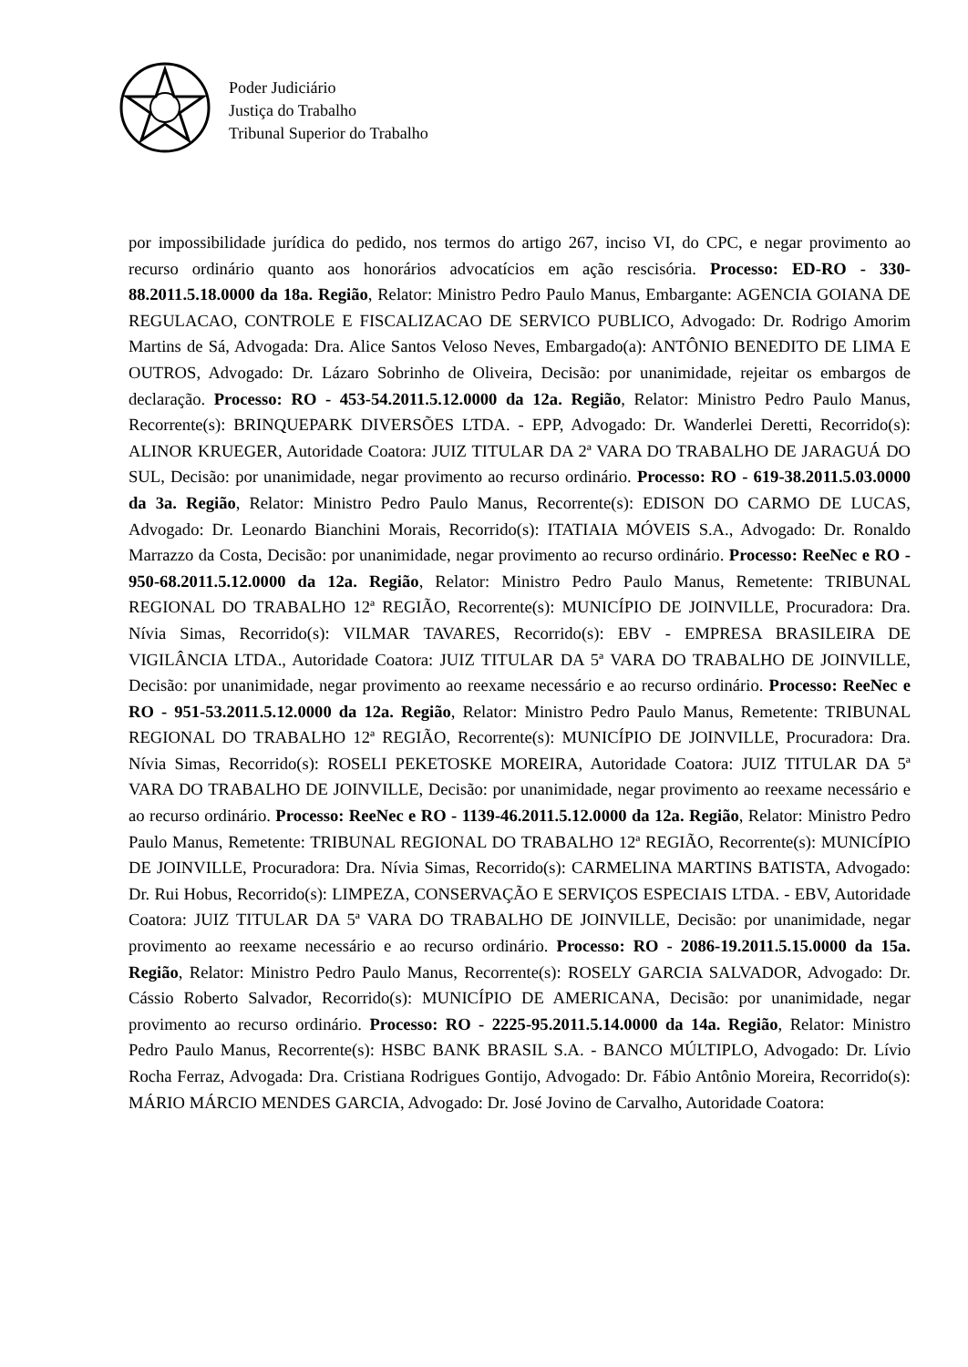Poder Judiciário
Justiça do Trabalho
Tribunal Superior do Trabalho
por impossibilidade jurídica do pedido, nos termos do artigo 267, inciso VI, do CPC, e negar provimento ao recurso ordinário quanto aos honorários advocatícios em ação rescisória. Processo: ED-RO - 330-88.2011.5.18.0000 da 18a. Região, Relator: Ministro Pedro Paulo Manus, Embargante: AGENCIA GOIANA DE REGULACAO, CONTROLE E FISCALIZACAO DE SERVICO PUBLICO, Advogado: Dr. Rodrigo Amorim Martins de Sá, Advogada: Dra. Alice Santos Veloso Neves, Embargado(a): ANTÔNIO BENEDITO DE LIMA E OUTROS, Advogado: Dr. Lázaro Sobrinho de Oliveira, Decisão: por unanimidade, rejeitar os embargos de declaração. Processo: RO - 453-54.2011.5.12.0000 da 12a. Região, Relator: Ministro Pedro Paulo Manus, Recorrente(s): BRINQUEPARK DIVERSÕES LTDA. - EPP, Advogado: Dr. Wanderlei Deretti, Recorrido(s): ALINOR KRUEGER, Autoridade Coatora: JUIZ TITULAR DA 2ª VARA DO TRABALHO DE JARAGUÁ DO SUL, Decisão: por unanimidade, negar provimento ao recurso ordinário. Processo: RO - 619-38.2011.5.03.0000 da 3a. Região, Relator: Ministro Pedro Paulo Manus, Recorrente(s): EDISON DO CARMO DE LUCAS, Advogado: Dr. Leonardo Bianchini Morais, Recorrido(s): ITATIAIA MÓVEIS S.A., Advogado: Dr. Ronaldo Marrazzo da Costa, Decisão: por unanimidade, negar provimento ao recurso ordinário. Processo: ReeNec e RO - 950-68.2011.5.12.0000 da 12a. Região, Relator: Ministro Pedro Paulo Manus, Remetente: TRIBUNAL REGIONAL DO TRABALHO 12ª REGIÃO, Recorrente(s): MUNICÍPIO DE JOINVILLE, Procuradora: Dra. Nívia Simas, Recorrido(s): VILMAR TAVARES, Recorrido(s): EBV - EMPRESA BRASILEIRA DE VIGILÂNCIA LTDA., Autoridade Coatora: JUIZ TITULAR DA 5ª VARA DO TRABALHO DE JOINVILLE, Decisão: por unanimidade, negar provimento ao reexame necessário e ao recurso ordinário. Processo: ReeNec e RO - 951-53.2011.5.12.0000 da 12a. Região, Relator: Ministro Pedro Paulo Manus, Remetente: TRIBUNAL REGIONAL DO TRABALHO 12ª REGIÃO, Recorrente(s): MUNICÍPIO DE JOINVILLE, Procuradora: Dra. Nívia Simas, Recorrido(s): ROSELI PEKETOSKE MOREIRA, Autoridade Coatora: JUIZ TITULAR DA 5ª VARA DO TRABALHO DE JOINVILLE, Decisão: por unanimidade, negar provimento ao reexame necessário e ao recurso ordinário. Processo: ReeNec e RO - 1139-46.2011.5.12.0000 da 12a. Região, Relator: Ministro Pedro Paulo Manus, Remetente: TRIBUNAL REGIONAL DO TRABALHO 12ª REGIÃO, Recorrente(s): MUNICÍPIO DE JOINVILLE, Procuradora: Dra. Nívia Simas, Recorrido(s): CARMELINA MARTINS BATISTA, Advogado: Dr. Rui Hobus, Recorrido(s): LIMPEZA, CONSERVAÇÃO E SERVIÇOS ESPECIAIS LTDA. - EBV, Autoridade Coatora: JUIZ TITULAR DA 5ª VARA DO TRABALHO DE JOINVILLE, Decisão: por unanimidade, negar provimento ao reexame necessário e ao recurso ordinário. Processo: RO - 2086-19.2011.5.15.0000 da 15a. Região, Relator: Ministro Pedro Paulo Manus, Recorrente(s): ROSELY GARCIA SALVADOR, Advogado: Dr. Cássio Roberto Salvador, Recorrido(s): MUNICÍPIO DE AMERICANA, Decisão: por unanimidade, negar provimento ao recurso ordinário. Processo: RO - 2225-95.2011.5.14.0000 da 14a. Região, Relator: Ministro Pedro Paulo Manus, Recorrente(s): HSBC BANK BRASIL S.A. - BANCO MÚLTIPLO, Advogado: Dr. Lívio Rocha Ferraz, Advogada: Dra. Cristiana Rodrigues Gontijo, Advogado: Dr. Fábio Antônio Moreira, Recorrido(s): MÁRIO MÁRCIO MENDES GARCIA, Advogado: Dr. José Jovino de Carvalho, Autoridade Coatora: